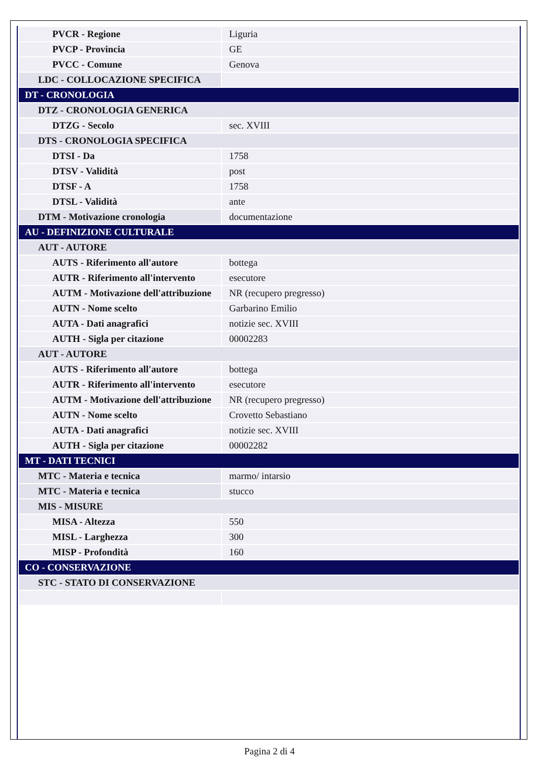| PVCR - Regione | Liguria |
| PVCP - Provincia | GE |
| PVCC - Comune | Genova |
| LDC - COLLOCAZIONE SPECIFICA | |
| DT - CRONOLOGIA | |
| DTZ - CRONOLOGIA GENERICA | |
| DTZG - Secolo | sec. XVIII |
| DTS - CRONOLOGIA SPECIFICA | |
| DTSI - Da | 1758 |
| DTSV - Validità | post |
| DTSF - A | 1758 |
| DTSL - Validità | ante |
| DTM - Motivazione cronologia | documentazione |
| AU - DEFINIZIONE CULTURALE | |
| AUT - AUTORE | |
| AUTS - Riferimento all'autore | bottega |
| AUTR - Riferimento all'intervento | esecutore |
| AUTM - Motivazione dell'attribuzione | NR (recupero pregresso) |
| AUTN - Nome scelto | Garbarino Emilio |
| AUTA - Dati anagrafici | notizie sec. XVIII |
| AUTH - Sigla per citazione | 00002283 |
| AUT - AUTORE | |
| AUTS - Riferimento all'autore | bottega |
| AUTR - Riferimento all'intervento | esecutore |
| AUTM - Motivazione dell'attribuzione | NR (recupero pregresso) |
| AUTN - Nome scelto | Crovetto Sebastiano |
| AUTA - Dati anagrafici | notizie sec. XVIII |
| AUTH - Sigla per citazione | 00002282 |
| MT - DATI TECNICI | |
| MTC - Materia e tecnica | marmo/ intarsio |
| MTC - Materia e tecnica | stucco |
| MIS - MISURE | |
| MISA - Altezza | 550 |
| MISL - Larghezza | 300 |
| MISP - Profondità | 160 |
| CO - CONSERVAZIONE | |
| STC - STATO DI CONSERVAZIONE | |
Pagina 2 di 4